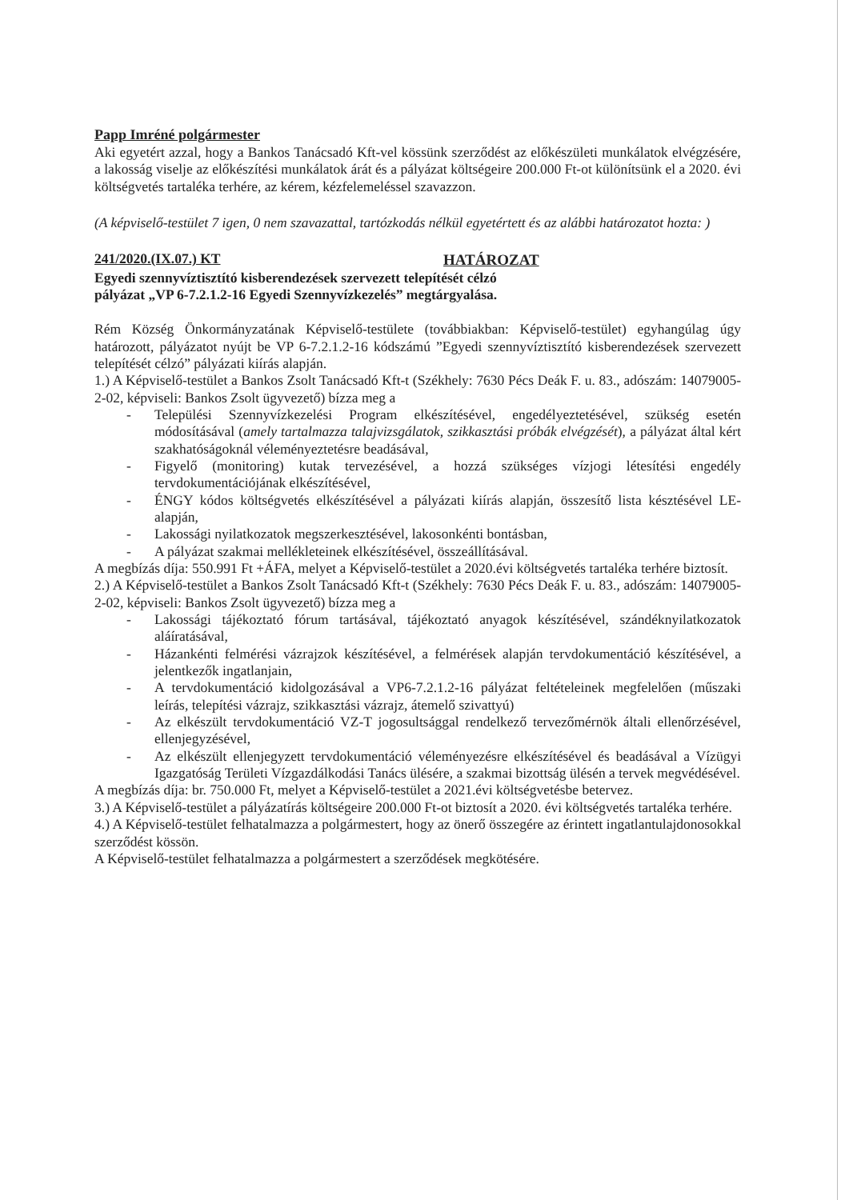Papp Imréné polgármester
Aki egyetért azzal, hogy a Bankos Tanácsadó Kft-vel kössünk szerződést az előkészületi munkálatok elvégzésére, a lakosság viselje az előkészítési munkálatok árát és a pályázat költségeire 200.000 Ft-ot különítsünk el a 2020. évi költségvetés tartaléka terhére, az kérem, kézfelemeléssel szavazzon.
(A képviselő-testület 7 igen, 0 nem szavazattal, tartózkodás nélkül egyetértett és az alábbi határozatot hozta: )
241/2020.(IX.07.) KT HATÁROZAT
Egyedi szennyvíztisztító kisberendezések szervezett telepítését célzó
pályázat „VP 6-7.2.1.2-16 Egyedi Szennyvízkezelés” megtárgyalása.
Rém Község Önkormányzatának Képviselő-testülete (továbbiakban: Képviselő-testület) egyhangúlag úgy határozott, pályázatot nyújt be VP 6-7.2.1.2-16 kódszámú ”Egyedi szennyvíztisztító kisberendezések szervezett telepítését célzó” pályázati kiírás alapján.
1.) A Képviselő-testület a Bankos Zsolt Tanácsadó Kft-t (Székhely: 7630 Pécs Deák F. u. 83., adószám: 14079005-2-02, képviseli: Bankos Zsolt ügyvezető) bízza meg a
- Települési Szennyvízkezelési Program elkészítésével, engedélyeztetésével, szükség esetén módosításával (amely tartalmazza talajvizsgálatok, szikkasztási próbák elvégzését), a pályázat által kért szakhatóságoknál véleményeztetésre beadásával,
- Figyelő (monitoring) kutak tervezésével, a hozzá szükséges vízjogi létesítési engedély tervdokumentációjának elkészítésével,
- ÉNGY kódos költségvetés elkészítésével a pályázati kiírás alapján, összesítő lista késztésével LE-alapján,
- Lakossági nyilatkozatok megszerkesztésével, lakosonkénti bontásban,
- A pályázat szakmai mellékleteinek elkészítésével, összeállításával.
A megbízás díja: 550.991 Ft +ÁFA, melyet a Képviselő-testület a 2020.évi költségvetés tartaléka terhére biztosít.
2.) A Képviselő-testület a Bankos Zsolt Tanácsadó Kft-t (Székhely: 7630 Pécs Deák F. u. 83., adószám: 14079005-2-02, képviseli: Bankos Zsolt ügyvezető) bízza meg a
- Lakossági tájékoztató fórum tartásával, tájékoztató anyagok készítésével, szándéknyilatkozatok aláíratásával,
- Házankénti felmérési vázrajzok készítésével, a felmérések alapján tervdokumentáció készítésével, a jelentkezők ingatlanjain,
- A tervdokumentáció kidolgozásával a VP6-7.2.1.2-16 pályázat feltételeinek megfelelően (műszaki leírás, telepítési vázrajz, szikkasztási vázrajz, átemelő szivattyú)
- Az elkészült tervdokumentáció VZ-T jogosultsággal rendelkező tervezőmérnök általi ellenőrzésével, ellenjegyzésével,
- Az elkészült ellenjegyzett tervdokumentáció véleményezésre elkészítésével és beadásával a Vízügyi Igazgatóság Területi Vízgazdálkodási Tanács ülésére, a szakmai bizottság ülésén a tervek megvédésével.
A megbízás díja: br. 750.000 Ft, melyet a Képviselő-testület a 2021.évi költségvetésbe betervez.
3.) A Képviselő-testület a pályázatírás költségeire 200.000 Ft-ot biztosít a 2020. évi költségvetés tartaléka terhére.
4.) A Képviselő-testület felhatalmazza a polgármestert, hogy az önerő összegére az érintett ingatlantulajdonosokkal szerződést kössön.
A Képviselő-testület felhatalmazza a polgármestert a szerződések megkötésére.